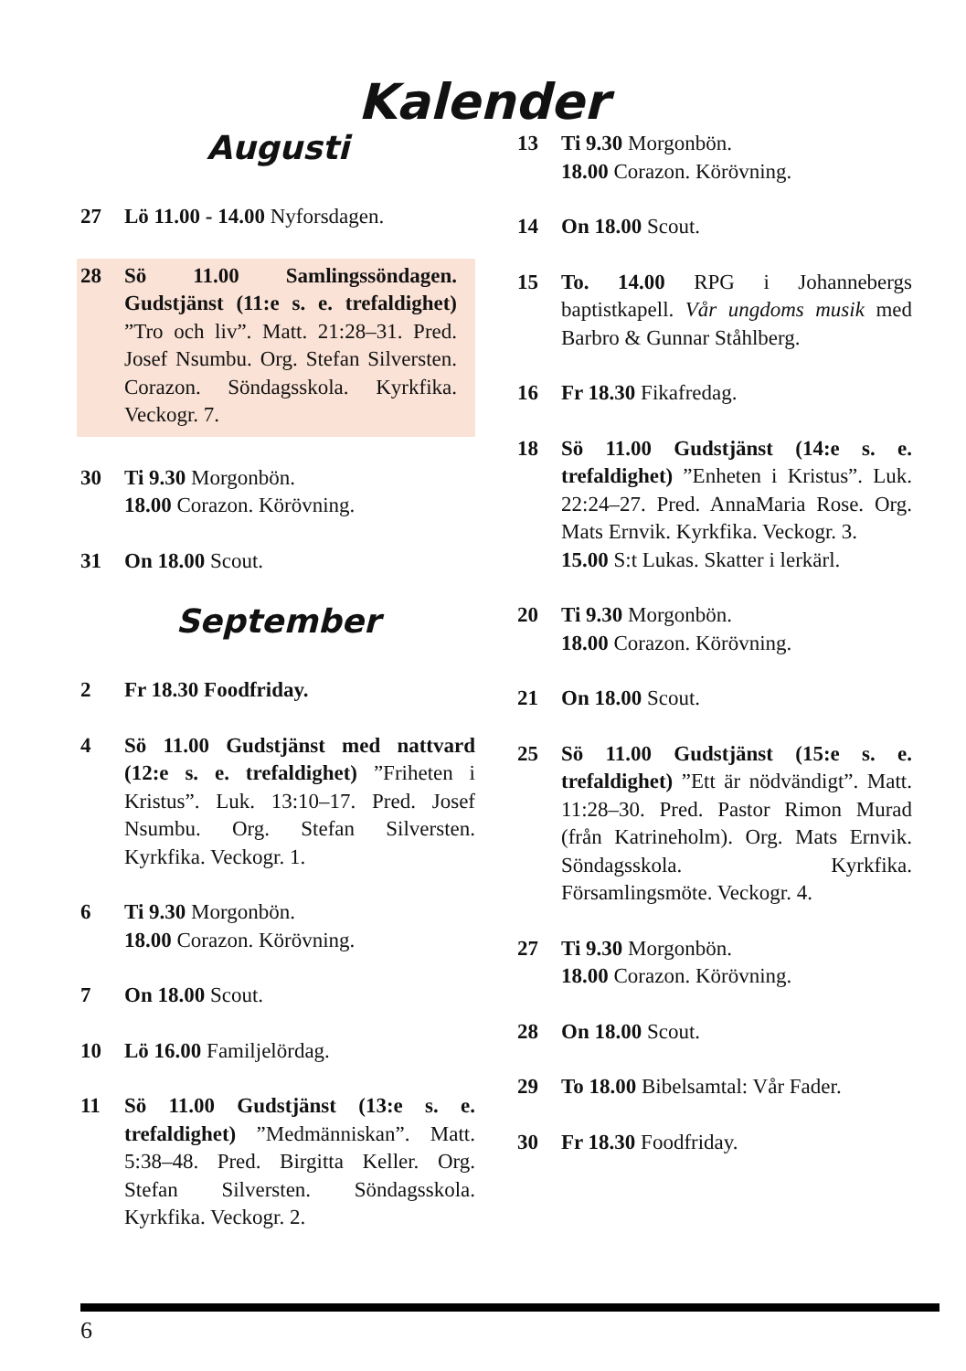Kalender
Augusti
27 Lö 11.00 - 14.00 Nyforsdagen.
28 Sö 11.00 Samlingssöndagen. Gudstjänst (11:e s. e. trefaldighet) ”Tro och liv”. Matt. 21:28–31. Pred. Josef Nsumbu. Org. Stefan Silversten. Corazon. Söndagsskola. Kyrkfika. Veckogr. 7.
30 Ti 9.30 Morgonbön.
18.00 Corazon. Körövning.
31 On 18.00 Scout.
September
2 Fr 18.30 Foodfriday.
4 Sö 11.00 Gudstjänst med nattvard (12:e s. e. trefaldighet) ”Friheten i Kristus”. Luk. 13:10–17. Pred. Josef Nsumbu. Org. Stefan Silversten. Kyrkfika. Veckogr. 1.
6 Ti 9.30 Morgonbön.
18.00 Corazon. Körövning.
7 On 18.00 Scout.
10 Lö 16.00 Familjelördag.
11 Sö 11.00 Gudstjänst (13:e s. e. trefaldighet) ”Medmänniskan”. Matt. 5:38–48. Pred. Birgitta Keller. Org. Stefan Silversten. Söndagsskola. Kyrkfika. Veckogr. 2.
13 Ti 9.30 Morgonbön.
18.00 Corazon. Körövning.
14 On 18.00 Scout.
15 To. 14.00 RPG i Johannebergs baptistkapell. Vår ungdoms musik med Barbro & Gunnar Ståhlberg.
16 Fr 18.30 Fikafredag.
18 Sö 11.00 Gudstjänst (14:e s. e. trefaldighet) ”Enheten i Kristus”. Luk. 22:24–27. Pred. AnnaMaria Rose. Org. Mats Ernvik. Kyrkfika. Veckogr. 3.
15.00 S:t Lukas. Skatter i lerkärl.
20 Ti 9.30 Morgonbön.
18.00 Corazon. Körövning.
21 On 18.00 Scout.
25 Sö 11.00 Gudstjänst (15:e s. e. trefaldighet) ”Ett är nödvändigt”. Matt. 11:28–30. Pred. Pastor Rimon Murad (från Katrineholm). Org. Mats Ernvik. Söndagsskola. Kyrkfika. Församlingsmöte. Veckogr. 4.
27 Ti 9.30 Morgonbön.
18.00 Corazon. Körövning.
28 On 18.00 Scout.
29 To 18.00 Bibelsamtal: Vår Fader.
30 Fr 18.30 Foodfriday.
6